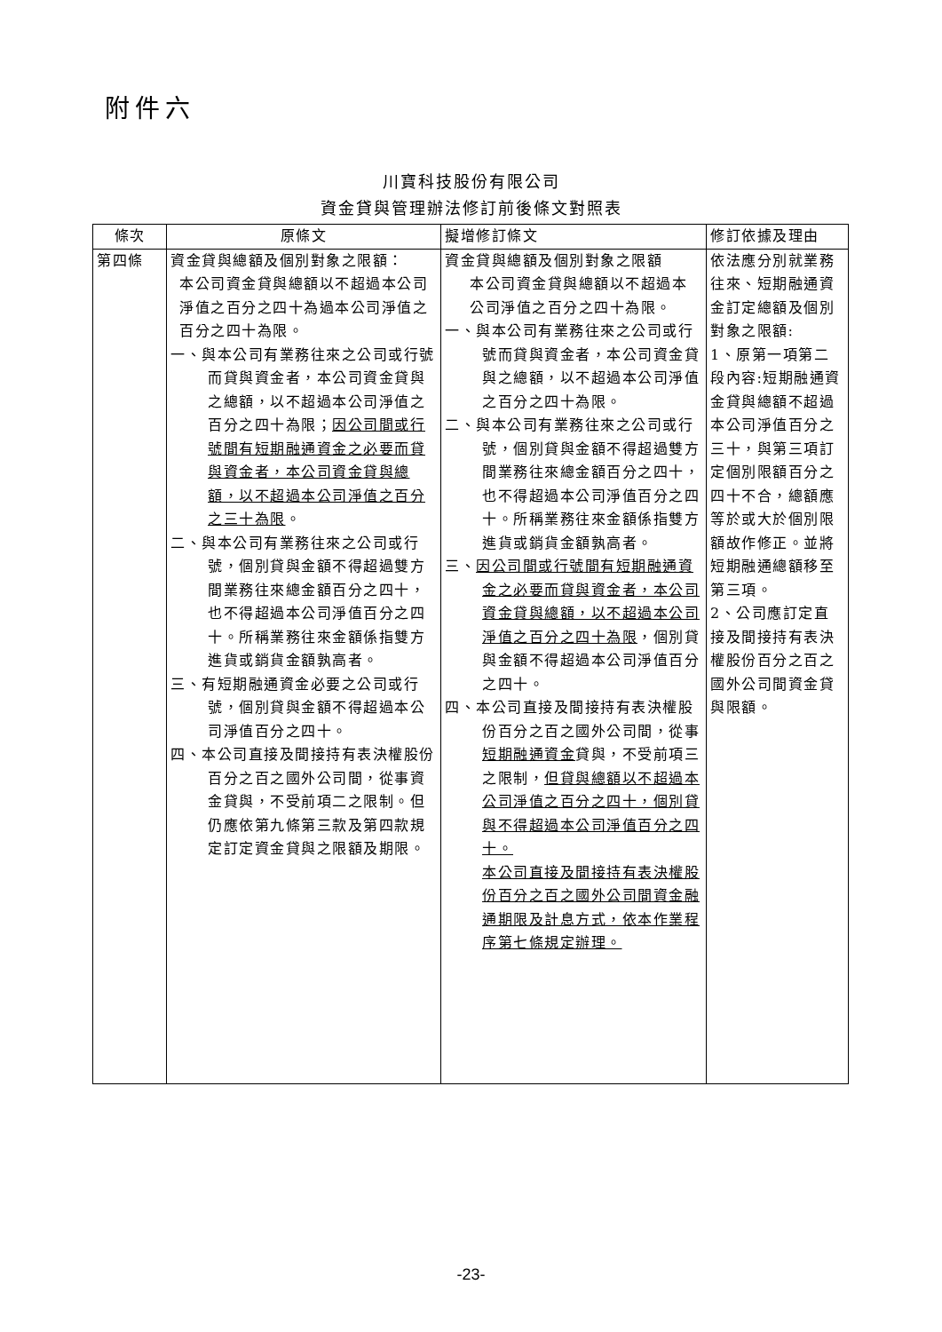附件六
川寶科技股份有限公司
資金貸與管理辦法修訂前後條文對照表
| 條次 | 原條文 | 擬增修訂條文 | 修訂依據及理由 |
| --- | --- | --- | --- |
| 第四條 | 資金貸與總額及個別對象之限額： 本公司資金貸與總額以不超過本公司淨值之百分之四十為過本公司淨值之百分之四十為限。 一、與本公司有業務往來之公司或行號而貸與資金者，本公司資金貸與之總額，以不超過本公司淨值之百分之四十為限； 因公司間或行號間有短期融通資金之必要而貸與資金者，本公司資金貸與總額，以不超過本公司淨值之百分之三十為限 。 二、與本公司有業務往來之公司或行號，個別貸與金額不得超過雙方間業務往來總金額百分之四十，也不得超過本公司淨值百分之四十。所稱業務往來金額係指雙方進貨或銷貨金額孰高者。 三、有短期融通資金必要之公司或行號，個別貸與金額不得超過本公司淨值百分之四十。 四、本公司直接及間接持有表決權股份百分之百之國外公司間，從事資金貸與，不受前項二之限制。但仍應依第九條第三款及第四款規定訂定資金貸與之限額及期限。 | 資金貸與總額及個別對象之限額 本公司資金貸與總額以不超過本公司淨值之百分之四十為限。 一、與本公司有業務往來之公司或行號而貸與資金者，本公司資金貸與之總額，以不超過本公司淨值之百分之四十為限。 二、與本公司有業務往來之公司或行號，個別貸與金額不得超過雙方間業務往來總金額百分之四十，也不得超過本公司淨值百分之四十。所稱業務往來金額係指雙方進貨或銷貨金額孰高者。 三、 因公司間或行號間有短期融通資金之必要而貸與資金者，本公司資金貸與總額，以不超過本公司淨值之百分之四十為限 ，個別貸與金額不得超過本公司淨值百分之四十。 四、本公司直接及間接持有表決權股份百分之百之國外公司間，從事 短期融通資金 貸與，不受前項三之限制， 但貸與總額以不超過本公司淨值之百分之四十，個別貸與不得超過本公司淨值百分之四十。 本公司直接及間接持有表決權股份百分之百之國外公司間資金融通期限及計息方式，依本作業程序第七條規定辦理。 | 依法應分別就業務往來、短期融通資金訂定總額及個別對象之限額: 1、原第一項第二段內容:短期融通資金貸與總額不超過本公司淨值百分之三十，與第三項訂定個別限額百分之四十不合，總額應等於或大於個別限額故作修正。並將短期融通總額移至第三項。 2、公司應訂定直接及間接持有表決權股份百分之百之國外公司間資金貸與限額。 |
-23-